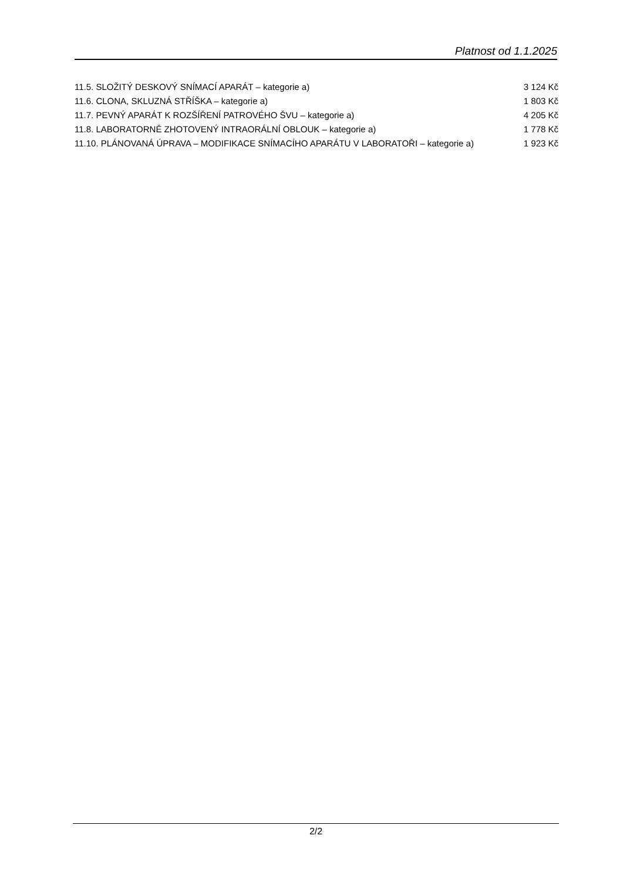Platnost od 1.1.2025
| 11.5. SLOŽITÝ DESKOVÝ SNÍMACÍ APARÁT – kategorie a) | 3 124 Kč |
| 11.6. CLONA, SKLUZNÁ STŘÍŠKA – kategorie a) | 1 803 Kč |
| 11.7. PEVNÝ APARÁT K ROZŠÍŘENÍ PATROVÉHO ŠVU – kategorie a) | 4 205 Kč |
| 11.8. LABORATORNĚ ZHOTOVENÝ INTRAORÁLNÍ OBLOUK – kategorie a) | 1 778 Kč |
| 11.10. PLÁNOVANÁ ÚPRAVA – MODIFIKACE SNÍMACÍHO APARÁTU V LABORATOŘI – kategorie a) | 1 923 Kč |
2/2